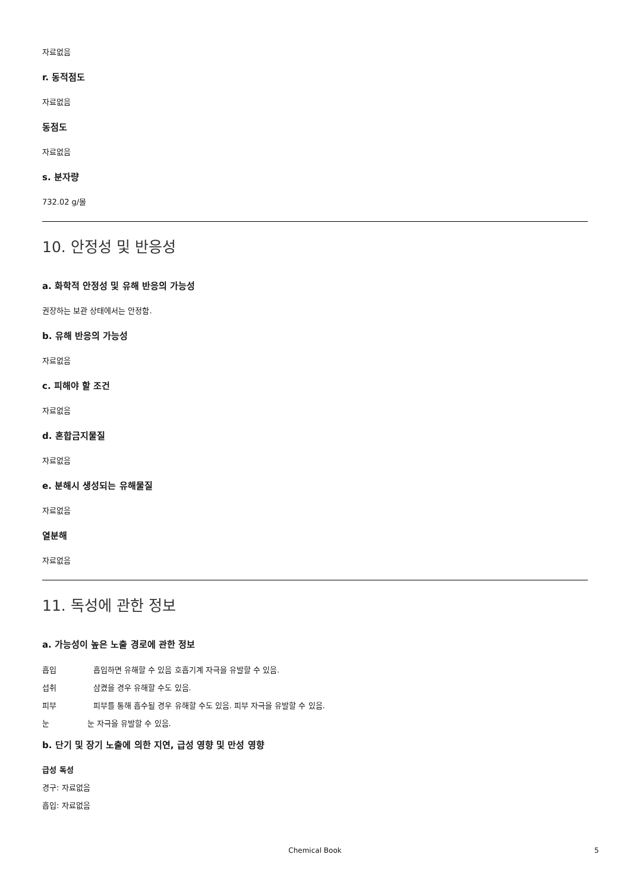자료없음
r. 동적점도
자료없음
동점도
자료없음
s. 분자량
732.02 g/몰
10. 안정성 및 반응성
a. 화학적 안정성 및 유해 반응의 가능성
권장하는 보관 상태에서는 안정함.
b. 유해 반응의 가능성
자료없음
c. 피해야 할 조건
자료없음
d. 혼합금지물질
자료없음
e. 분해시 생성되는 유해물질
자료없음
열분해
자료없음
11. 독성에 관한 정보
a. 가능성이 높은 노출 경로에 관한 정보
흡입 흡입하면 유해할 수 있음 호흡기계 자극을 유발할 수 있음.
섭취 삼켰을 경우 유해할 수도 있음.
피부 피부를 통해 흡수될 경우 유해할 수도 있음. 피부 자극을 유발할 수 있음.
눈 눈 자극을 유발할 수 있음.
b. 단기 및 장기 노출에 의한 지연, 급성 영향 및 만성 영향
급성 독성
경구: 자료없음
흡입: 자료없음
Chemical Book 5